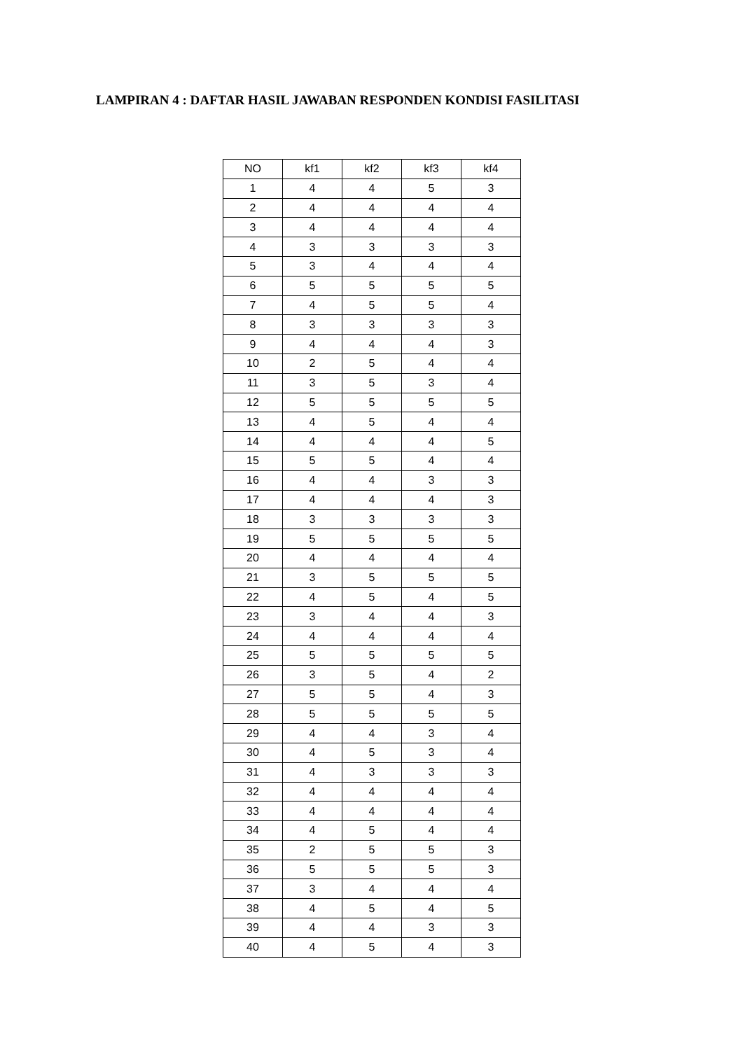LAMPIRAN 4 : DAFTAR HASIL JAWABAN RESPONDEN KONDISI FASILITASI
| NO | kf1 | kf2 | kf3 | kf4 |
| --- | --- | --- | --- | --- |
| 1 | 4 | 4 | 5 | 3 |
| 2 | 4 | 4 | 4 | 4 |
| 3 | 4 | 4 | 4 | 4 |
| 4 | 3 | 3 | 3 | 3 |
| 5 | 3 | 4 | 4 | 4 |
| 6 | 5 | 5 | 5 | 5 |
| 7 | 4 | 5 | 5 | 4 |
| 8 | 3 | 3 | 3 | 3 |
| 9 | 4 | 4 | 4 | 3 |
| 10 | 2 | 5 | 4 | 4 |
| 11 | 3 | 5 | 3 | 4 |
| 12 | 5 | 5 | 5 | 5 |
| 13 | 4 | 5 | 4 | 4 |
| 14 | 4 | 4 | 4 | 5 |
| 15 | 5 | 5 | 4 | 4 |
| 16 | 4 | 4 | 3 | 3 |
| 17 | 4 | 4 | 4 | 3 |
| 18 | 3 | 3 | 3 | 3 |
| 19 | 5 | 5 | 5 | 5 |
| 20 | 4 | 4 | 4 | 4 |
| 21 | 3 | 5 | 5 | 5 |
| 22 | 4 | 5 | 4 | 5 |
| 23 | 3 | 4 | 4 | 3 |
| 24 | 4 | 4 | 4 | 4 |
| 25 | 5 | 5 | 5 | 5 |
| 26 | 3 | 5 | 4 | 2 |
| 27 | 5 | 5 | 4 | 3 |
| 28 | 5 | 5 | 5 | 5 |
| 29 | 4 | 4 | 3 | 4 |
| 30 | 4 | 5 | 3 | 4 |
| 31 | 4 | 3 | 3 | 3 |
| 32 | 4 | 4 | 4 | 4 |
| 33 | 4 | 4 | 4 | 4 |
| 34 | 4 | 5 | 4 | 4 |
| 35 | 2 | 5 | 5 | 3 |
| 36 | 5 | 5 | 5 | 3 |
| 37 | 3 | 4 | 4 | 4 |
| 38 | 4 | 5 | 4 | 5 |
| 39 | 4 | 4 | 3 | 3 |
| 40 | 4 | 5 | 4 | 3 |